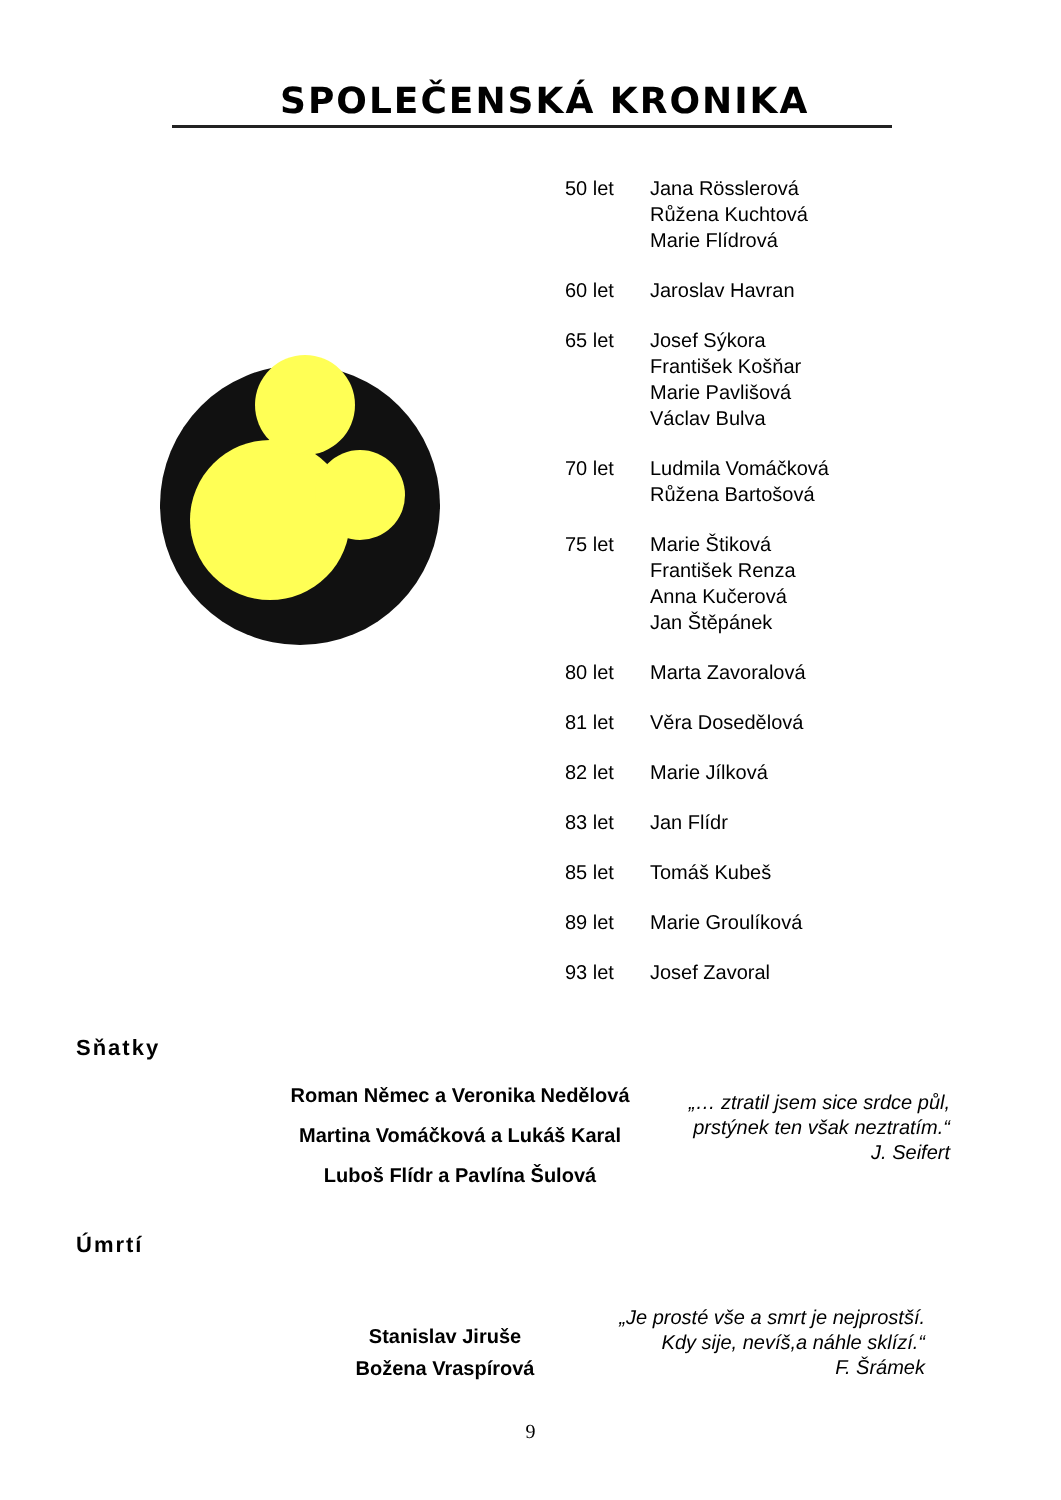SPOLEČENSKÁ KRONIKA
| 50 let | Jana Rösslerová Růžena Kuchtová Marie Flídrová |
| 60 let | Jaroslav Havran |
| 65 let | Josef Sýkora František Košňar Marie Pavlišová Václav Bulva |
| 70 let | Ludmila Vomáčková Růžena Bartošová |
| 75 let | Marie Štiková František Renza Anna Kučerová Jan Štěpánek |
| 80 let | Marta Zavoralová |
| 81 let | Věra Dosedělová |
| 82 let | Marie Jílková |
| 83 let | Jan Flídr |
| 85 let | Tomáš Kubeš |
| 89 let | Marie Groulíková |
| 93 let | Josef Zavoral |
Sňatky
Roman Němec a Veronika Nedělová
Martina Vomáčková a Lukáš Karal
Luboš Flídr a Pavlína Šulová
„… ztratil jsem sice srdce půl,
prstýnek ten však neztratím.“
J. Seifert
Úmrtí
Stanislav Jiruše
Božena Vraspírová
„Je prosté vše a smrt je nejprostší.
Kdy sije, nevíš,a náhle sklízí.“
F. Šrámek
9